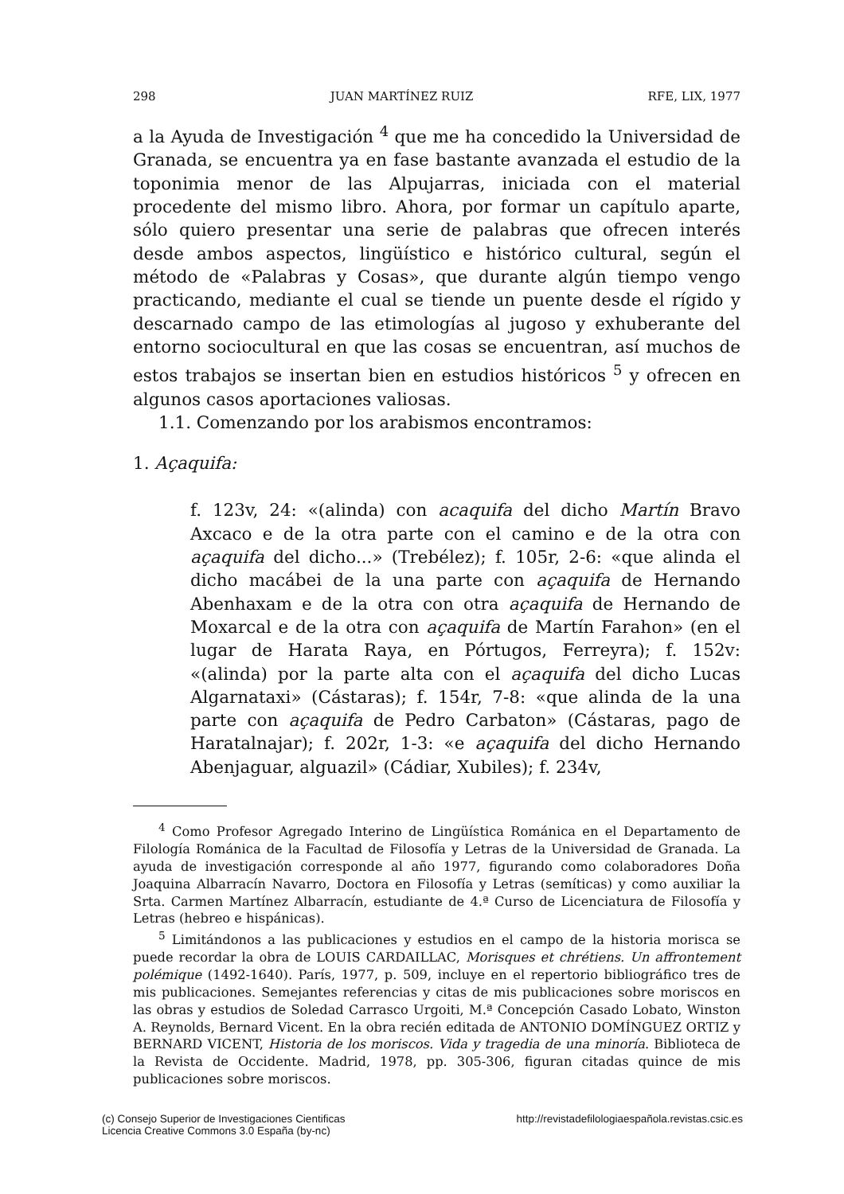298 JUAN MARTÍNEZ RUIZ RFE, LIX, 1977
a la Ayuda de Investigación <sup>4</sup> que me ha concedido la Universidad de Granada, se encuentra ya en fase bastante avanzada el estudio de la toponimia menor de las Alpujarras, iniciada con el material procedente del mismo libro. Ahora, por formar un capítulo aparte, sólo quiero presentar una serie de palabras que ofrecen interés desde ambos aspectos, lingüístico e histórico cultural, según el método de «Palabras y Cosas», que durante algún tiempo vengo practicando, mediante el cual se tiende un puente desde el rígido y descarnado campo de las etimologías al jugoso y exhuberante del entorno sociocultural en que las cosas se encuentran, así muchos de estos trabajos se insertan bien en estudios históricos <sup>5</sup> y ofrecen en algunos casos aportaciones valiosas.
1.1. Comenzando por los arabismos encontramos:
1. Açaquifa:
f. 123v, 24: «(alinda) con acaquifa del dicho Martín Bravo Axcaco e de la otra parte con el camino e de la otra con açaquifa del dicho...» (Trebélez); f. 105r, 2-6: «que alinda el dicho macábei de la una parte con açaquifa de Hernando Abenhaxam e de la otra con otra açaquifa de Hernando de Moxarcal e de la otra con açaquifa de Martín Farahon» (en el lugar de Harata Raya, en Pórtugos, Ferreyra); f. 152v: «(alinda) por la parte alta con el açaquifa del dicho Lucas Algarnataxi» (Cástaras); f. 154r, 7-8: «que alinda de la una parte con açaquifa de Pedro Carbaton» (Cástaras, pago de Haratalnajar); f. 202r, 1-3: «e açaquifa del dicho Hernando Abenjaguar, alguazil» (Cádiar, Xubiles); f. 234v,
<sup>4</sup> Como Profesor Agregado Interino de Lingüística Románica en el Departamento de Filología Románica de la Facultad de Filosofía y Letras de la Universidad de Granada. La ayuda de investigación corresponde al año 1977, figurando como colaboradores Doña Joaquina Albarracín Navarro, Doctora en Filosofía y Letras (semíticas) y como auxiliar la Srta. Carmen Martínez Albarracín, estudiante de 4.ª Curso de Licenciatura de Filosofía y Letras (hebreo e hispánicas).
<sup>5</sup> Limitándonos a las publicaciones y estudios en el campo de la historia morisca se puede recordar la obra de LOUIS CARDAILLAC, Morisques et chrétiens. Un affrontement polémique (1492-1640). París, 1977, p. 509, incluye en el repertorio bibliográfico tres de mis publicaciones. Semejantes referencias y citas de mis publicaciones sobre moriscos en las obras y estudios de Soledad Carrasco Urgoiti, M.ª Concepción Casado Lobato, Winston A. Reynolds, Bernard Vicent. En la obra recién editada de ANTONIO DOMÍNGUEZ ORTIZ y BERNARD VICENT, Historia de los moriscos. Vida y tragedia de una minoría. Biblioteca de la Revista de Occidente. Madrid, 1978, pp. 305-306, figuran citadas quince de mis publicaciones sobre moriscos.
(c) Consejo Superior de Investigaciones Cientificas
Licencia Creative Commons 3.0 España (by-nc)
http://revistadefilologiaespañola.revistas.csic.es